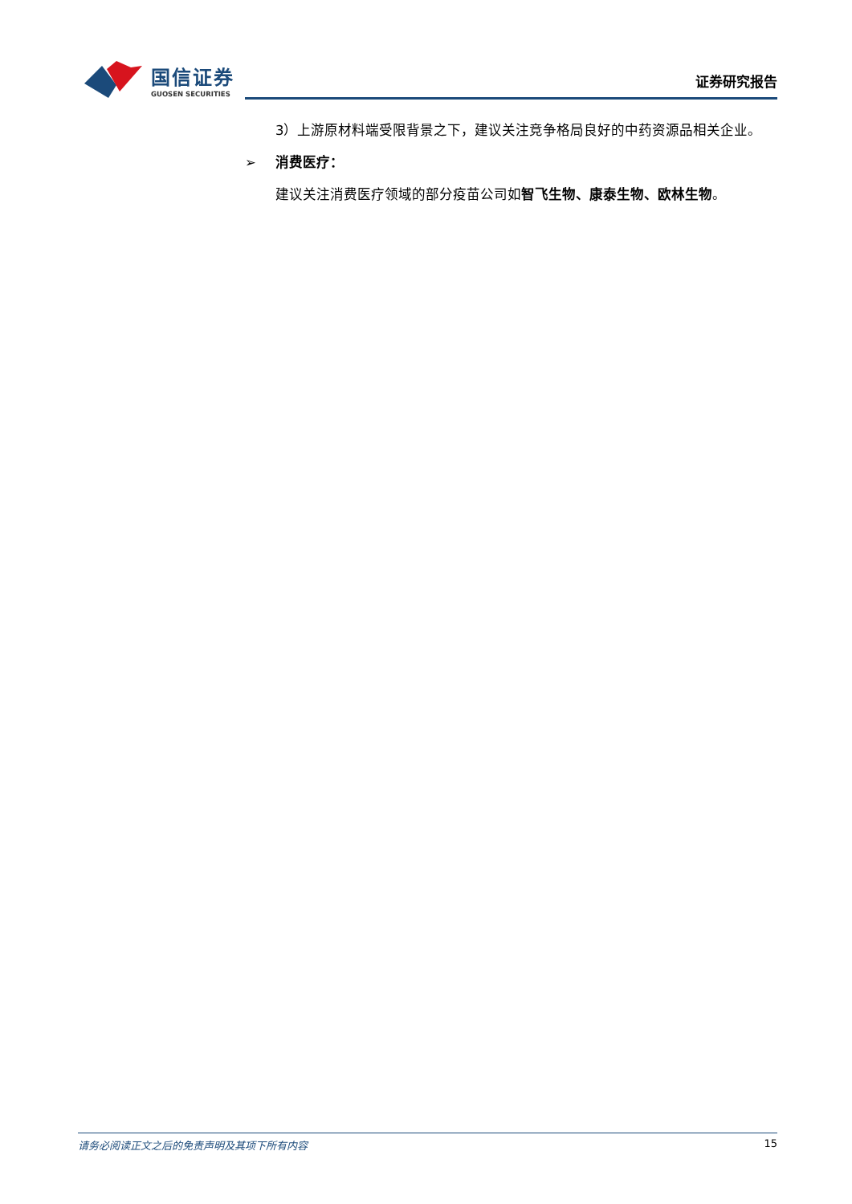国信证券
GUOSEN SECURITIES
证券研究报告
3）上游原材料端受限背景之下，建议关注竞争格局良好的中药资源品相关企业。
➢ 消费医疗：
建议关注消费医疗领域的部分疫苗公司如智飞生物、康泰生物、欧林生物。
请务必阅读正文之后的免责声明及其项下所有内容 15